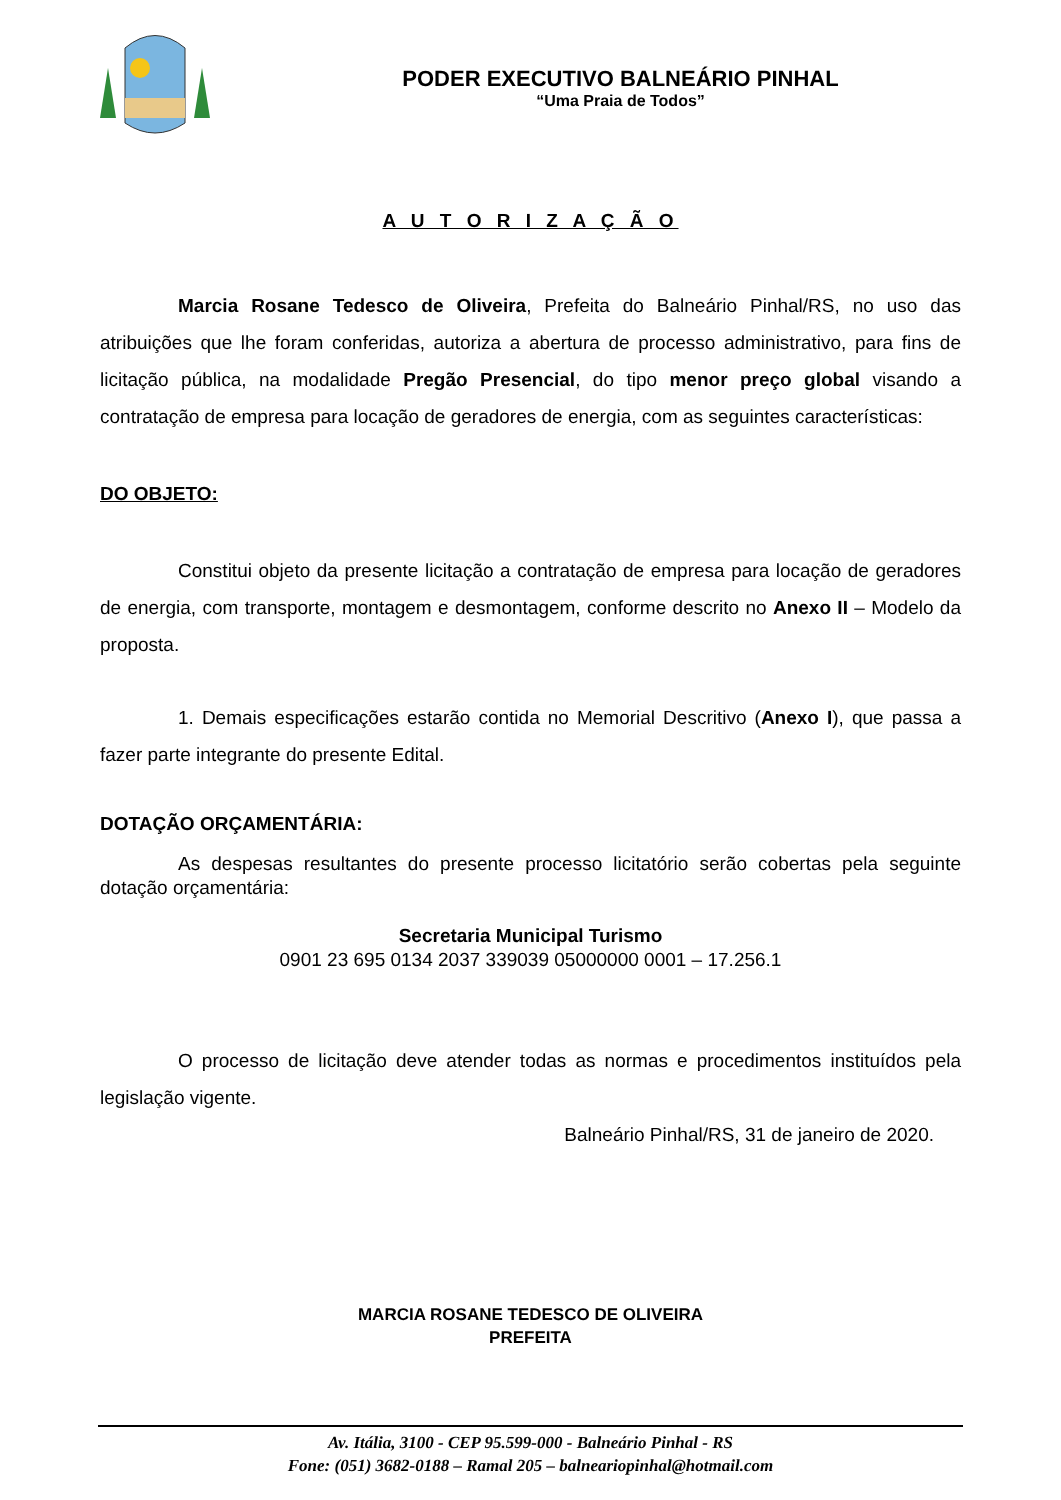PODER EXECUTIVO BALNEÁRIO PINHAL
“Uma Praia de Todos”
A U T O R I Z A Ç Ã O
Marcia Rosane Tedesco de Oliveira, Prefeita do Balneário Pinhal/RS, no uso das atribuições que lhe foram conferidas, autoriza a abertura de processo administrativo, para fins de licitação pública, na modalidade Pregão Presencial, do tipo menor preço global visando a contratação de empresa para locação de geradores de energia, com as seguintes características:
DO OBJETO:
Constitui objeto da presente licitação a contratação de empresa para locação de geradores de energia, com transporte, montagem e desmontagem, conforme descrito no Anexo II – Modelo da proposta.
1. Demais especificações estarão contida no Memorial Descritivo (Anexo I), que passa a fazer parte integrante do presente Edital.
DOTAÇÃO ORÇAMENTÁRIA:
As despesas resultantes do presente processo licitatório serão cobertas pela seguinte dotação orçamentária:
Secretaria Municipal Turismo
0901 23 695 0134 2037 339039 05000000 0001 – 17.256.1
O processo de licitação deve atender todas as normas e procedimentos instituídos pela legislação vigente.
Balneário Pinhal/RS, 31 de janeiro de 2020.
MARCIA ROSANE TEDESCO DE OLIVEIRA
PREFEITA
Av. Itália, 3100 - CEP 95.599-000 - Balneário Pinhal - RS
Fone: (051) 3682-0188 – Ramal 205 – balneariopinhal@hotmail.com